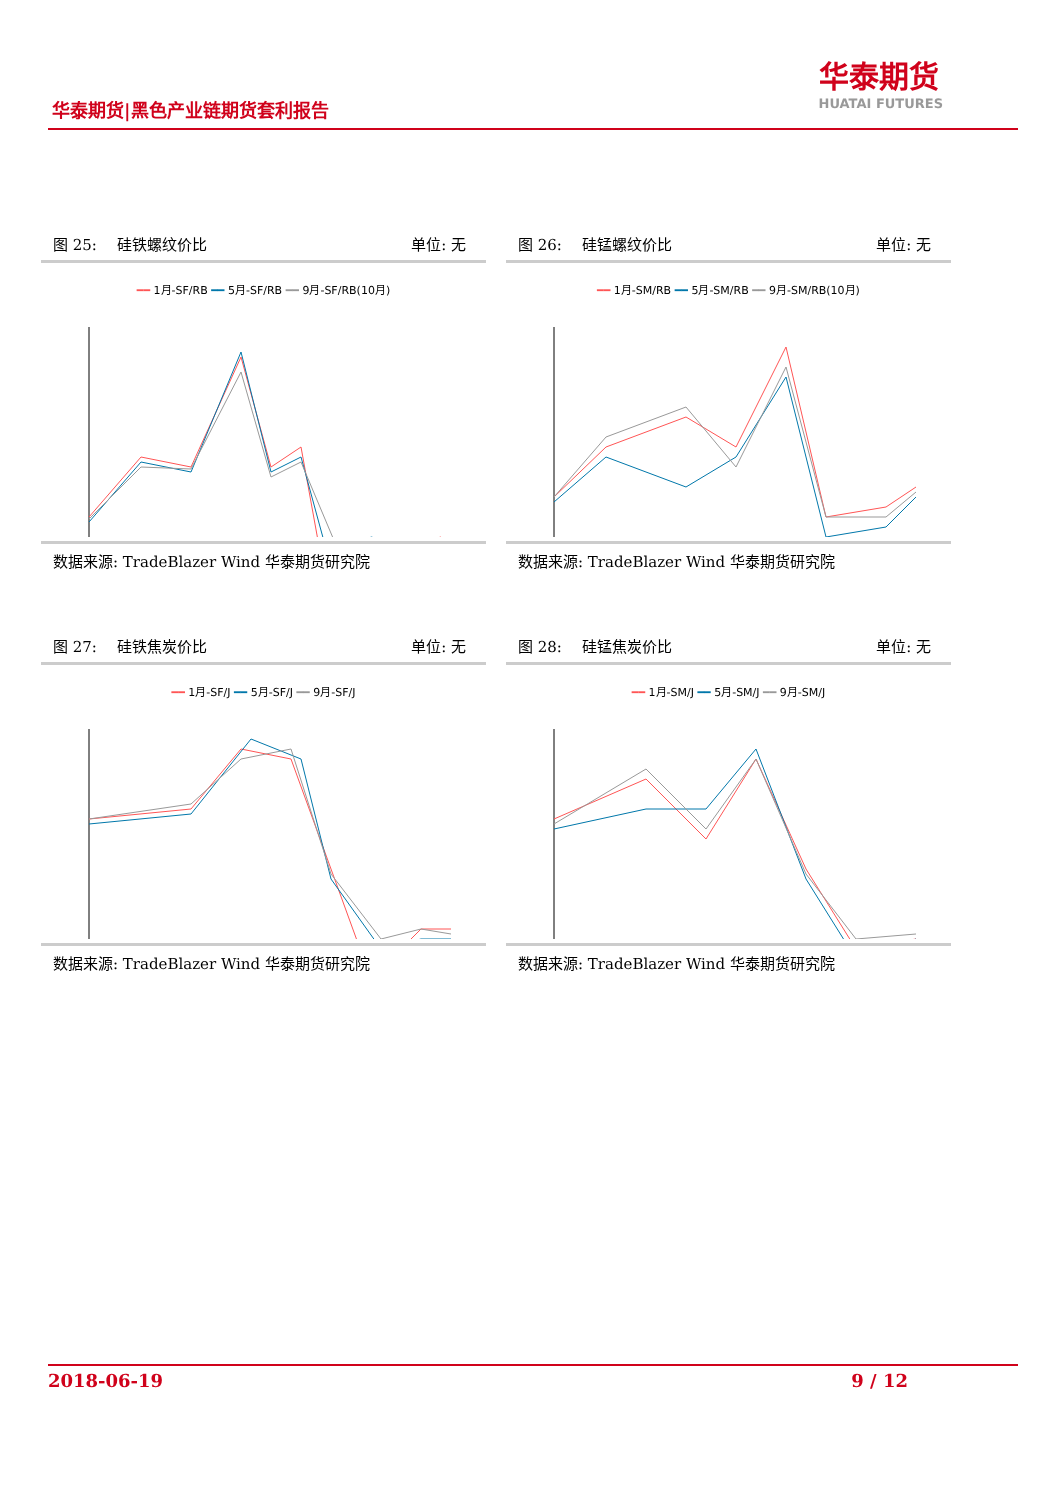华泰期货|黑色产业链期货套利报告
华泰期货
HUATAI FUTURES
图 25:　 硅铁螺纹价比 单位: 无
━━ 1月-SF/RB ━━ 5月-SF/RB ━━ 9月-SF/RB(10月)
数据来源: TradeBlazer Wind 华泰期货研究院
图 26:　 硅锰螺纹价比 单位: 无
━━ 1月-SM/RB ━━ 5月-SM/RB ━━ 9月-SM/RB(10月)
数据来源: TradeBlazer Wind 华泰期货研究院
图 27:　 硅铁焦炭价比 单位: 无
━━ 1月-SF/J ━━ 5月-SF/J ━━ 9月-SF/J
数据来源: TradeBlazer Wind 华泰期货研究院
图 28:　 硅锰焦炭价比 单位: 无
━━ 1月-SM/J ━━ 5月-SM/J ━━ 9月-SM/J
数据来源: TradeBlazer Wind 华泰期货研究院
2018-06-19 9 / 12